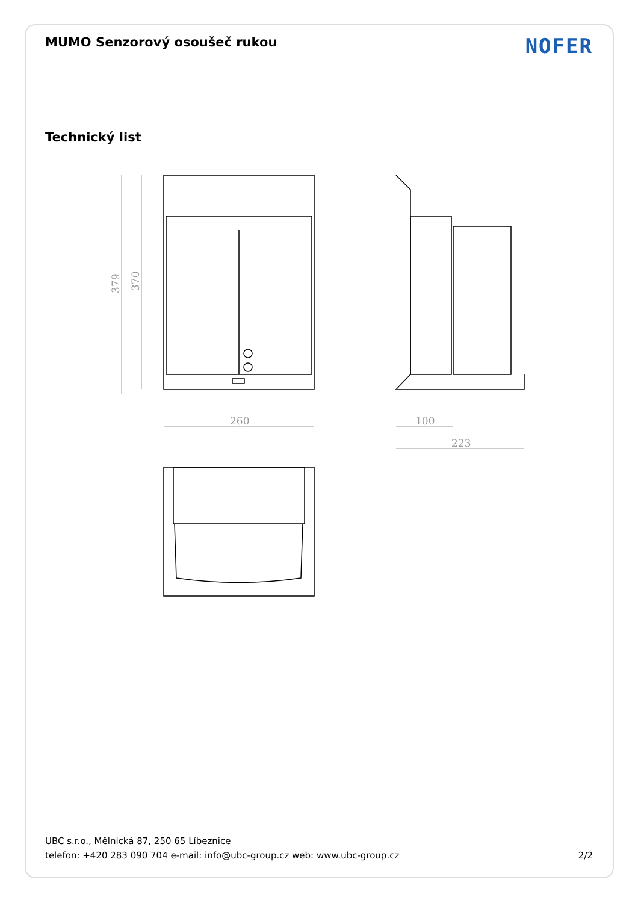MUMO Senzorový osoušeč rukou NOFER
Technický list
260
100
223
379
370
UBC s.r.o., Mělnická 87, 250 65 Líbeznice
telefon: +420 283 090 704 e-mail: info@ubc-group.cz web: www.ubc-group.cz 2/2